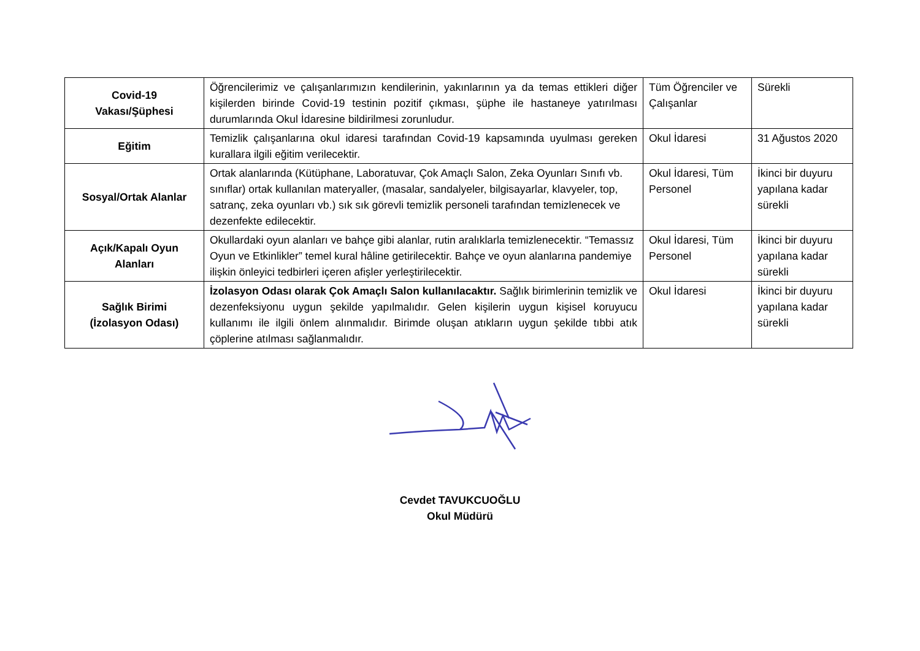| Covid-19 Vakası/Şüphesi | Öğrencilerimiz ve çalışanlarımızın kendilerinin, yakınlarının ya da temas ettikleri diğer kişilerden birinde Covid-19 testinin pozitif çıkması, şüphe ile hastaneye yatırılması durumlarında Okul İdaresine bildirilmesi zorunludur. | Tüm Öğrenciler ve Çalışanlar | Sürekli |
| Eğitim | Temizlik çalışanlarına okul idaresi tarafından Covid-19 kapsamında uyulması gereken kurallara ilgili eğitim verilecektir. | Okul İdaresi | 31 Ağustos 2020 |
| Sosyal/Ortak Alanlar | Ortak alanlarında (Kütüphane, Laboratuvar, Çok Amaçlı Salon, Zeka Oyunları Sınıfı vb. sınıflar) ortak kullanılan materyaller, (masalar, sandalyeler, bilgisayarlar, klavyeler, top, satranç, zeka oyunları vb.) sık sık görevli temizlik personeli tarafından temizlenecek ve dezenfekte edilecektir. | Okul İdaresi, Tüm Personel | İkinci bir duyuru yapılana kadar sürekli |
| Açık/Kapalı Oyun Alanları | Okullardaki oyun alanları ve bahçe gibi alanlar, rutin aralıklarla temizlenecektir. “Temassız Oyun ve Etkinlikler” temel kural hâline getirilecektir. Bahçe ve oyun alanlarına pandemiye ilişkin önleyici tedbirleri içeren afişler yerleştirilecektir. | Okul İdaresi, Tüm Personel | İkinci bir duyuru yapılana kadar sürekli |
| Sağlık Birimi (İzolasyon Odası) | İzolasyon Odası olarak Çok Amaçlı Salon kullanılacaktır. Sağlık birimlerinin temizlik ve dezenfeksiyonu uygun şekilde yapılmalıdır. Gelen kişilerin uygun kişisel koruyucu kullanımı ile ilgili önlem alınmalıdır. Birimde oluşan atıkların uygun şekilde tıbbi atık çöplerine atılması sağlanmalıdır. | Okul İdaresi | İkinci bir duyuru yapılana kadar sürekli |
Cevdet TAVUKCUOĞLU
Okul Müdürü